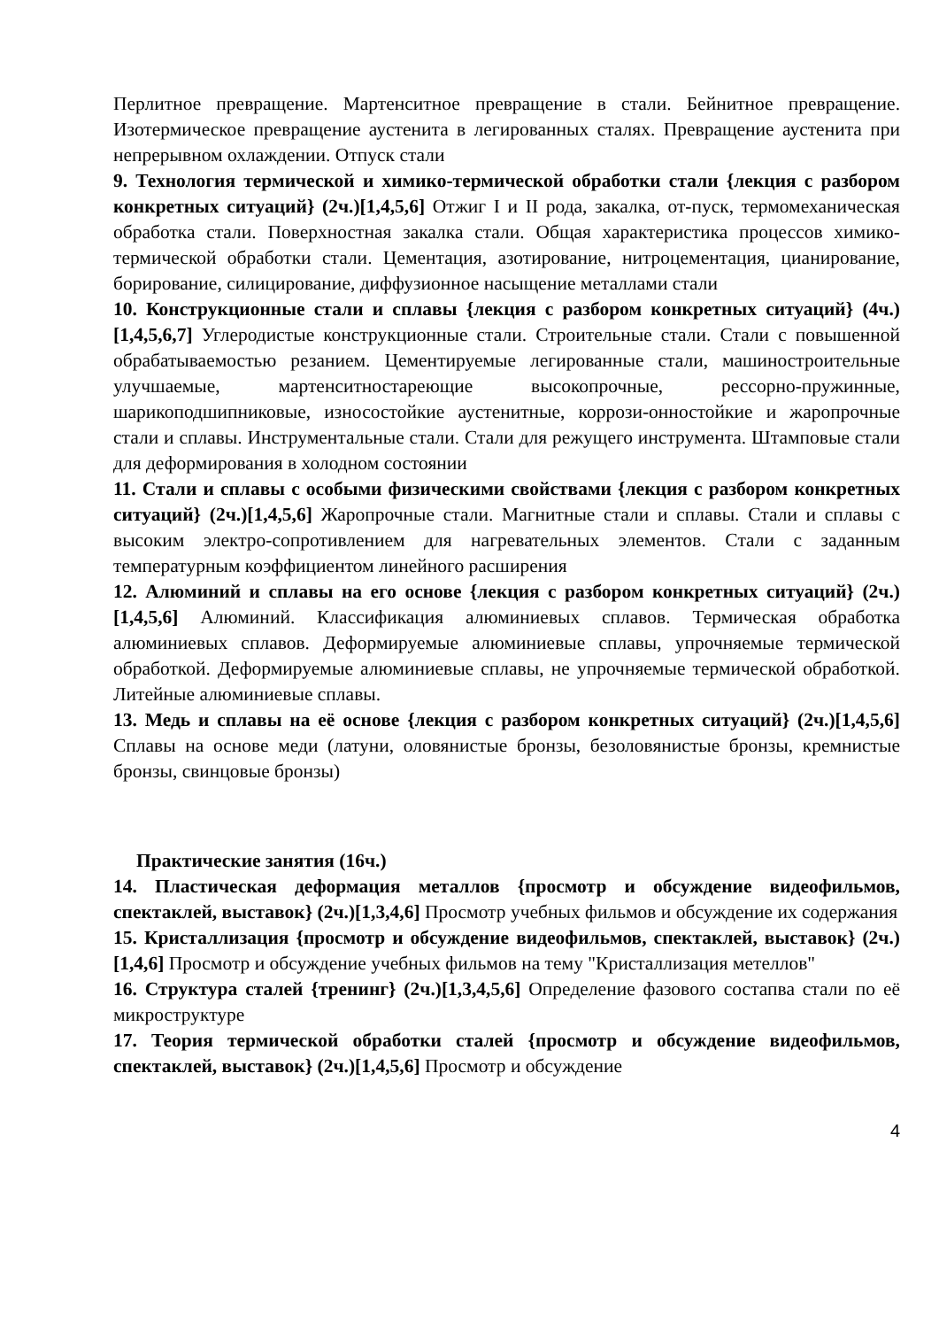Перлитное превращение. Мартенситное превращение в стали. Бейнитное превращение. Изотермическое превращение аустенита в легированных сталях. Превращение аустенита при непрерывном охлаждении. Отпуск стали
9. Технология термической и химико-термической обработки стали {лекция с разбором конкретных ситуаций} (2ч.)[1,4,5,6] Отжиг I и II рода, закалка, от-пуск, термомеханическая обработка стали. Поверхностная закалка стали. Общая характеристика процессов химико-термической обработки стали. Цементация, азотирование, нитроцементация, цианирование, борирование, силицирование, диффузионное насыщение металлами стали
10. Конструкционные стали и сплавы {лекция с разбором конкретных ситуаций} (4ч.)[1,4,5,6,7] Углеродистые конструкционные стали. Строительные стали. Стали с повышенной обрабатываемостью резанием. Цементируемые легированные стали, машиностроительные улучшаемые, мартенситностареющие высокопрочные, рессорно-пружинные, шарикоподшипниковые, износостойкие аустенитные, коррози-онностойкие и жаропрочные стали и сплавы. Инструментальные стали. Стали для режущего инструмента. Штамповые стали для деформирования в холодном состоянии
11. Стали и сплавы с особыми физическими свойствами {лекция с разбором конкретных ситуаций} (2ч.)[1,4,5,6] Жаропрочные стали. Магнитные стали и сплавы. Стали и сплавы с высоким электро-сопротивлением для нагревательных элементов. Стали с заданным температурным коэффициентом линейного расширения
12. Алюминий и сплавы на его основе {лекция с разбором конкретных ситуаций} (2ч.)[1,4,5,6] Алюминий. Классификация алюминиевых сплавов. Термическая обработка алюминиевых сплавов. Деформируемые алюминиевые сплавы, упрочняемые термической обработкой. Деформируемые алюминиевые сплавы, не упрочняемые термической обработкой. Литейные алюминиевые сплавы.
13. Медь и сплавы на её основе {лекция с разбором конкретных ситуаций} (2ч.)[1,4,5,6] Сплавы на основе меди (латуни, оловянистые бронзы, безоловянистые бронзы, кремнистые бронзы, свинцовые бронзы)
Практические занятия (16ч.)
14. Пластическая деформация металлов {просмотр и обсуждение видеофильмов, спектаклей, выставок} (2ч.)[1,3,4,6] Просмотр учебных фильмов и обсуждение их содержания
15. Кристаллизация {просмотр и обсуждение видеофильмов, спектаклей, выставок} (2ч.)[1,4,6] Просмотр и обсуждение учебных фильмов на тему "Кристаллизация метеллов"
16. Структура сталей {тренинг} (2ч.)[1,3,4,5,6] Определение фазового состапва стали по её микроструктуре
17. Теория термической обработки сталей {просмотр и обсуждение видеофильмов, спектаклей, выставок} (2ч.)[1,4,5,6] Просмотр и обсуждение
4